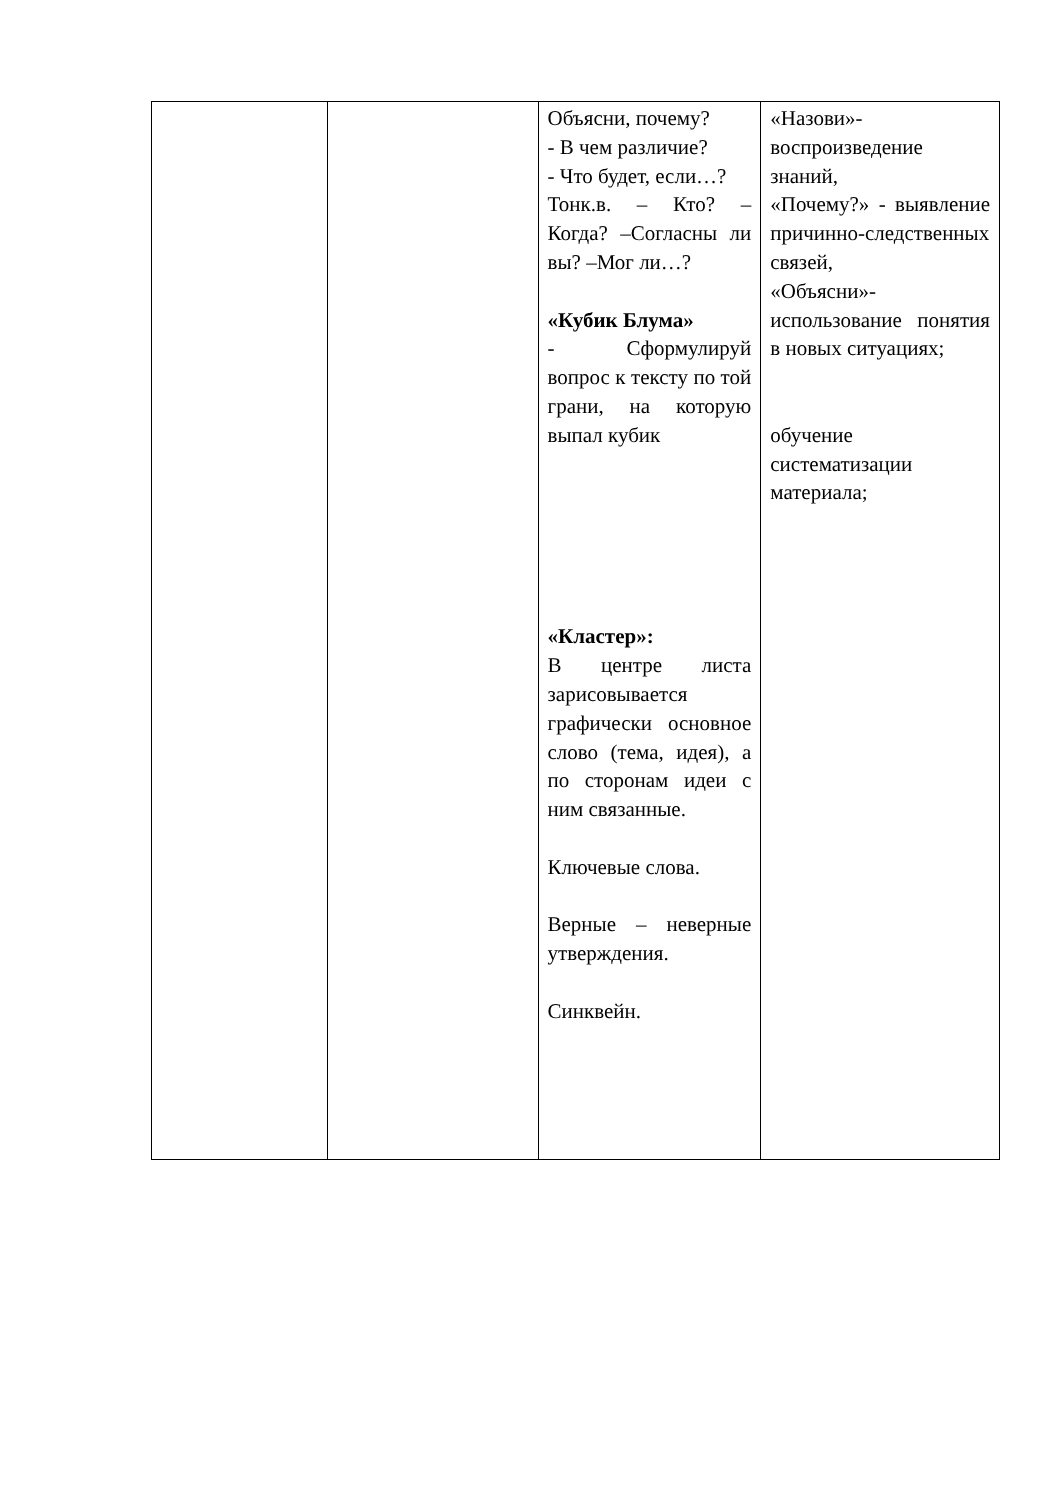| | | Объясни, почему? - В чем различие? - Что будет, если…? Тонк.в. – Кто? – Когда? –Согласны ли вы? –Мог ли…? «Кубик Блума» - Сформулируй вопрос к тексту по той грани, на которую выпал кубик «Кластер»: В центре листа зарисовывается графически основное слово (тема, идея), а по сторонам идеи с ним связанные. Ключевые слова. Верные – неверные утверждения. Синквейн. | «Назови»-воспроизведение знаний, «Почему?» - выявление причинно-следственных связей, «Объясни»-использование понятия в новых ситуациях; обучение систематизации материала; |